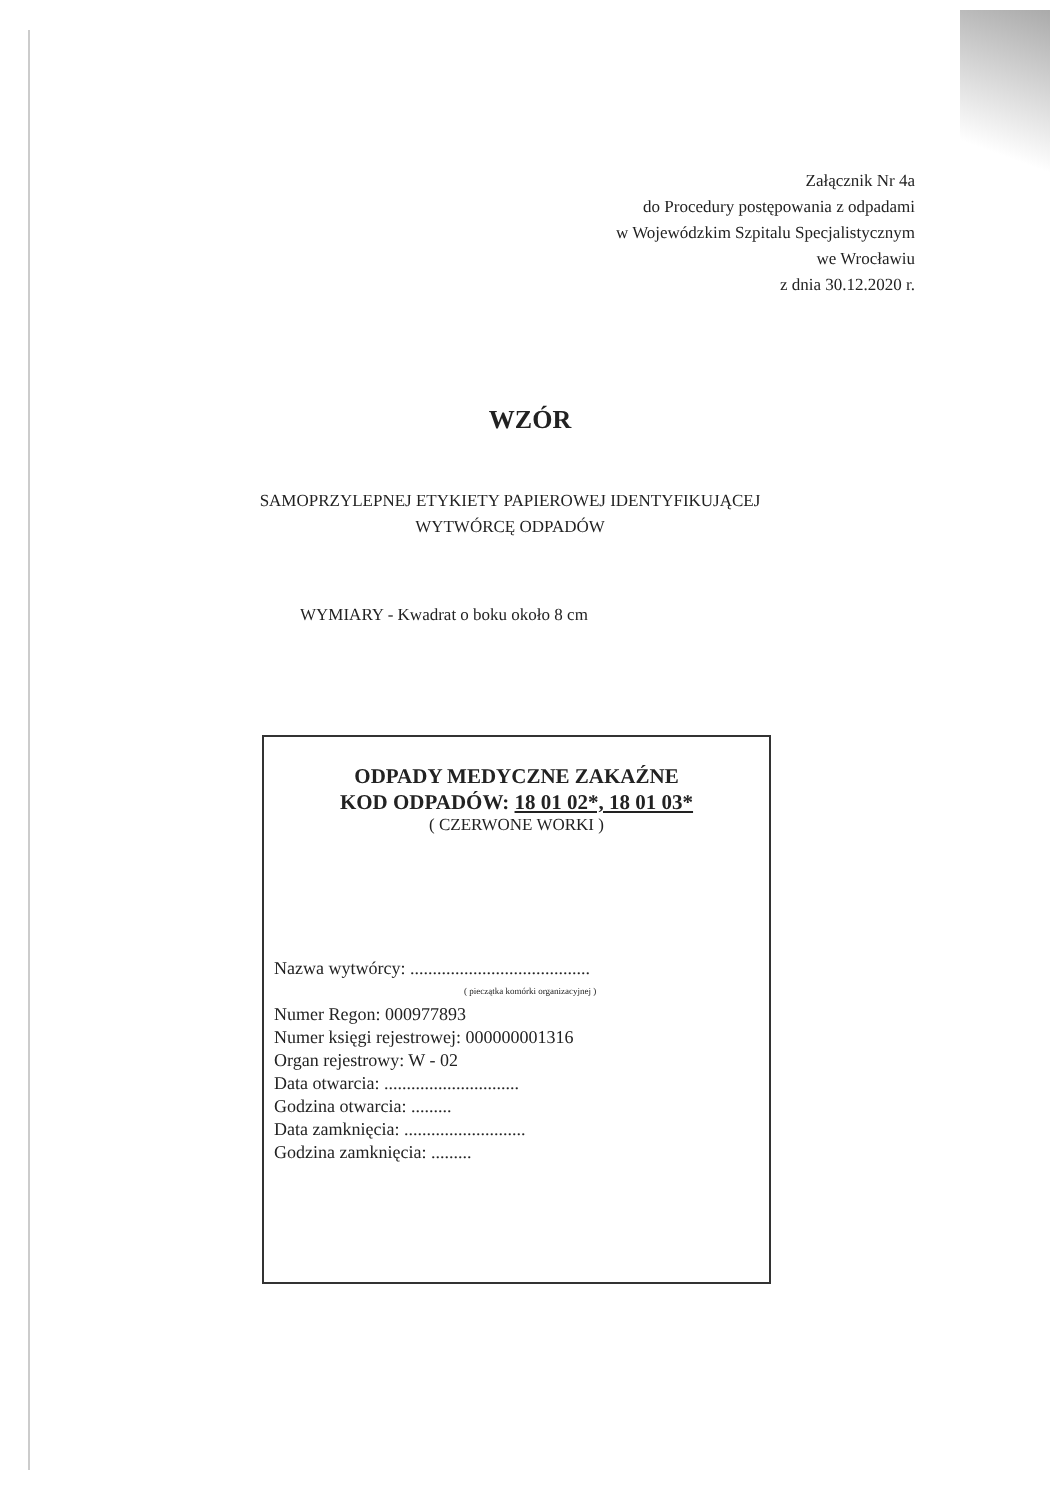Załącznik Nr 4a
do Procedury postępowania z odpadami
w Wojewódzkim Szpitalu Specjalistycznym
we Wrocławiu
z dnia 30.12.2020 r.
WZÓR
SAMOPRZYLEPNEJ ETYKIETY PAPIEROWEJ IDENTYFIKUJĄCEJ
WYTWÓRCĘ ODPADÓW
WYMIARY - Kwadrat o boku około 8 cm
ODPADY MEDYCZNE ZAKAŹNE
KOD ODPADÓW: 18 01 02*, 18 01 03*
( CZERWONE WORKI )
Nazwa wytwórcy: ........................................
( pieczątka komórki organizacyjnej )
Numer Regon: 000977893
Numer księgi rejestrowej: 000000001316
Organ rejestrowy: W - 02
Data otwarcia: ..............................
Godzina otwarcia: .........
Data zamknięcia: ...........................
Godzina zamknięcia: .........